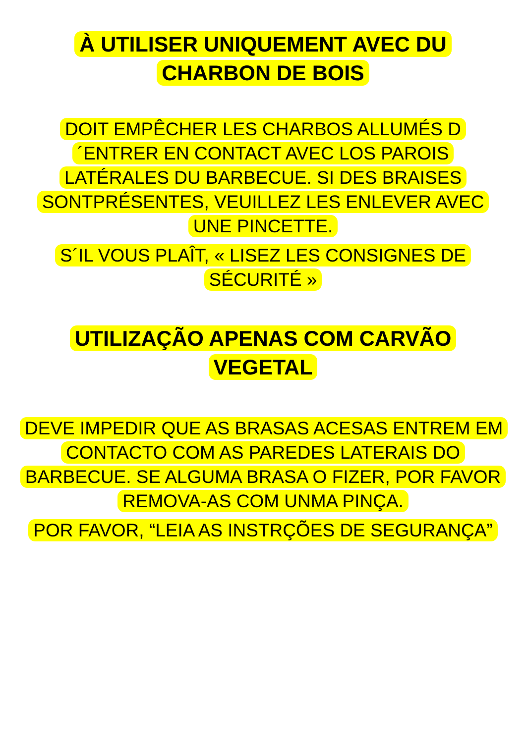À UTILISER UNIQUEMENT AVEC DU CHARBON DE BOIS
DOIT EMPÊCHER LES CHARBOS ALLUMÉS D´ENTRER EN CONTACT AVEC LOS PAROIS LATÉRALES DU BARBECUE. SI DES BRAISES SONTPRÉSENTES, VEUILLEZ LES ENLEVER AVEC UNE PINCETTE.
S´IL VOUS PLAÎT, « LISEZ LES CONSIGNES DE SÉCURITÉ »
UTILIZAÇÃO APENAS COM CARVÃO VEGETAL
DEVE IMPEDIR QUE AS BRASAS ACESAS ENTREM EM CONTACTO COM AS PAREDES LATERAIS DO BARBECUE. SE ALGUMA BRASA O FIZER, POR FAVOR REMOVA-AS COM UNMA PINÇA.
POR FAVOR, “LEIA AS INSTRÇÕES DE SEGURANÇA”